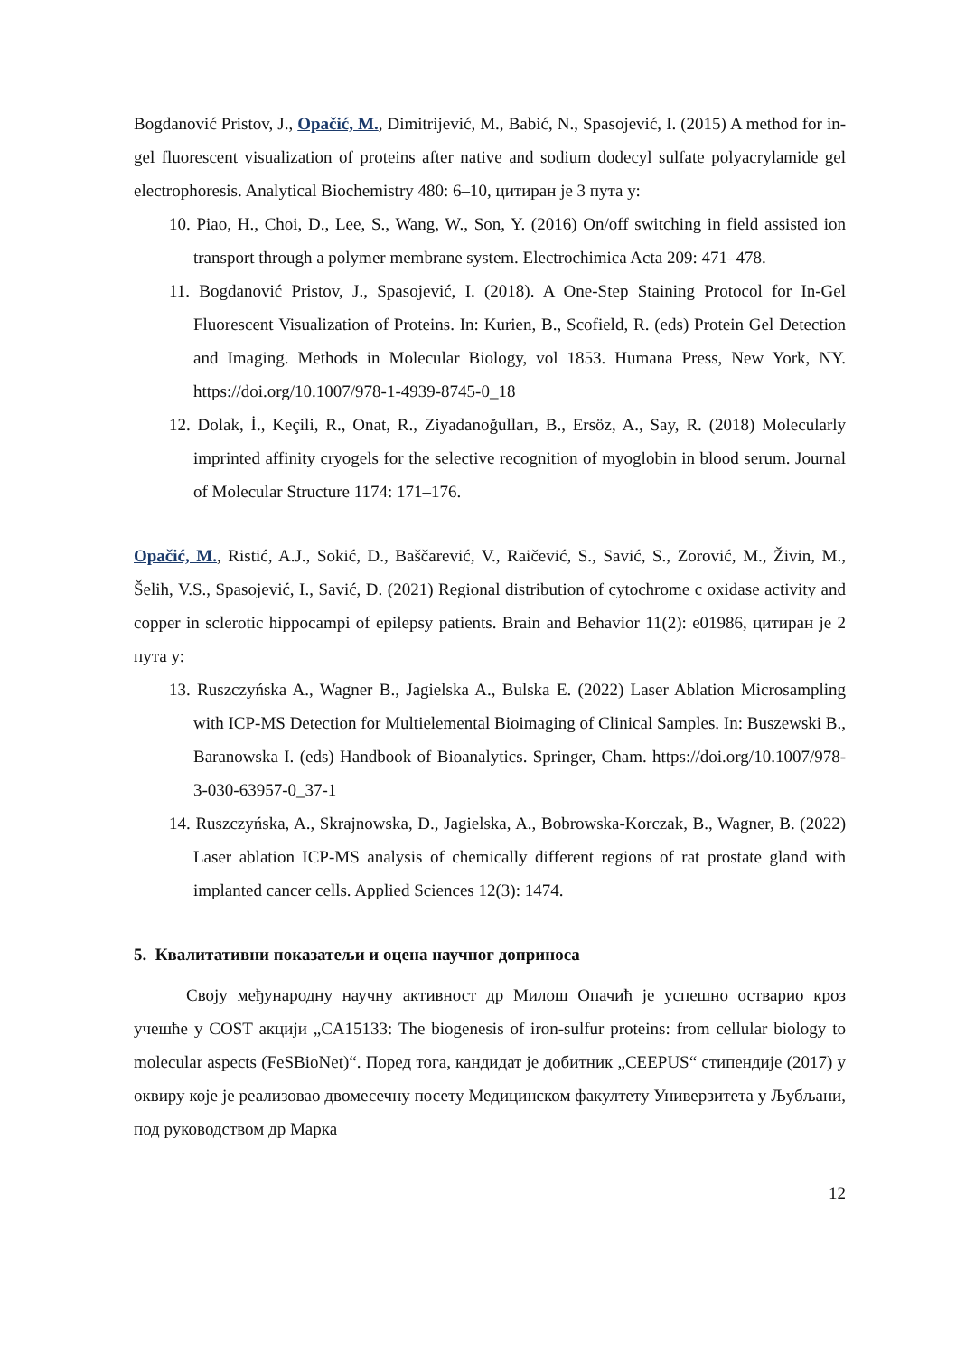Bogdanović Pristov, J., Opačić, M., Dimitrijević, M., Babić, N., Spasojević, I. (2015) A method for in-gel fluorescent visualization of proteins after native and sodium dodecyl sulfate polyacrylamide gel electrophoresis. Analytical Biochemistry 480: 6–10, цитиран је 3 пута у:
10. Piao, H., Choi, D., Lee, S., Wang, W., Son, Y. (2016) On/off switching in field assisted ion transport through a polymer membrane system. Electrochimica Acta 209: 471–478.
11. Bogdanović Pristov, J., Spasojević, I. (2018). A One-Step Staining Protocol for In-Gel Fluorescent Visualization of Proteins. In: Kurien, B., Scofield, R. (eds) Protein Gel Detection and Imaging. Methods in Molecular Biology, vol 1853. Humana Press, New York, NY. https://doi.org/10.1007/978-1-4939-8745-0_18
12. Dolak, İ., Keçili, R., Onat, R., Ziyadanoğulları, B., Ersöz, A., Say, R. (2018) Molecularly imprinted affinity cryogels for the selective recognition of myoglobin in blood serum. Journal of Molecular Structure 1174: 171–176.
Opačić, M., Ristić, A.J., Sokić, D., Baščarević, V., Raičević, S., Savić, S., Zorović, M., Živin, M., Šelih, V.S., Spasojević, I., Savić, D. (2021) Regional distribution of cytochrome c oxidase activity and copper in sclerotic hippocampi of epilepsy patients. Brain and Behavior 11(2): e01986, цитиран је 2 пута у:
13. Ruszczyńska A., Wagner B., Jagielska A., Bulska E. (2022) Laser Ablation Microsampling with ICP-MS Detection for Multielemental Bioimaging of Clinical Samples. In: Buszewski B., Baranowska I. (eds) Handbook of Bioanalytics. Springer, Cham. https://doi.org/10.1007/978-3-030-63957-0_37-1
14. Ruszczyńska, A., Skrajnowska, D., Jagielska, A., Bobrowska-Korczak, B., Wagner, B. (2022) Laser ablation ICP-MS analysis of chemically different regions of rat prostate gland with implanted cancer cells. Applied Sciences 12(3): 1474.
5. Квалитативни показатељи и оцена научног доприноса
Своју међународну научну активност др Милош Опачић је успешно остварио кроз учешће у COST акцији „CA15133: The biogenesis of iron-sulfur proteins: from cellular biology to molecular aspects (FeSBioNet)“. Поред тога, кандидат је добитник „CEEPUS“ стипендије (2017) у оквиру које је реализовао двомесечну посету Медицинском факултету Универзитета у Љубљани, под руководством др Марка
12